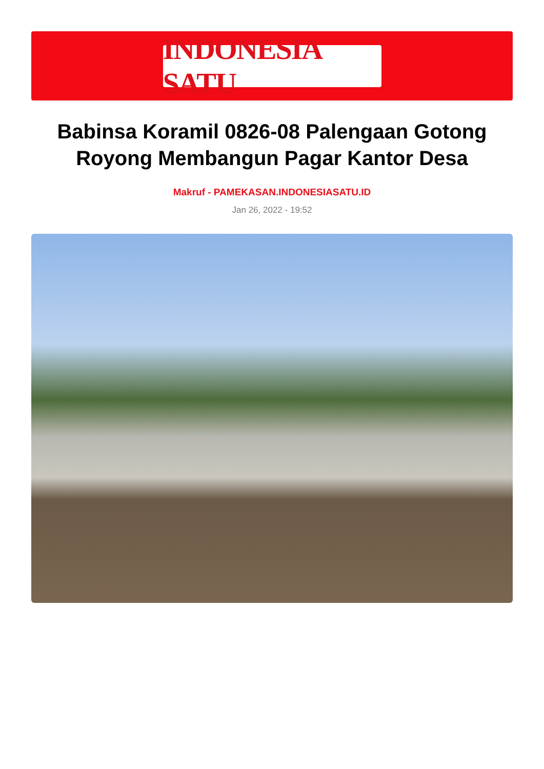INDONESIA SATU
Babinsa Koramil 0826-08 Palengaan Gotong Royong Membangun Pagar Kantor Desa
Makruf - PAMEKASAN.INDONESIASATU.ID
Jan 26, 2022 - 19:52